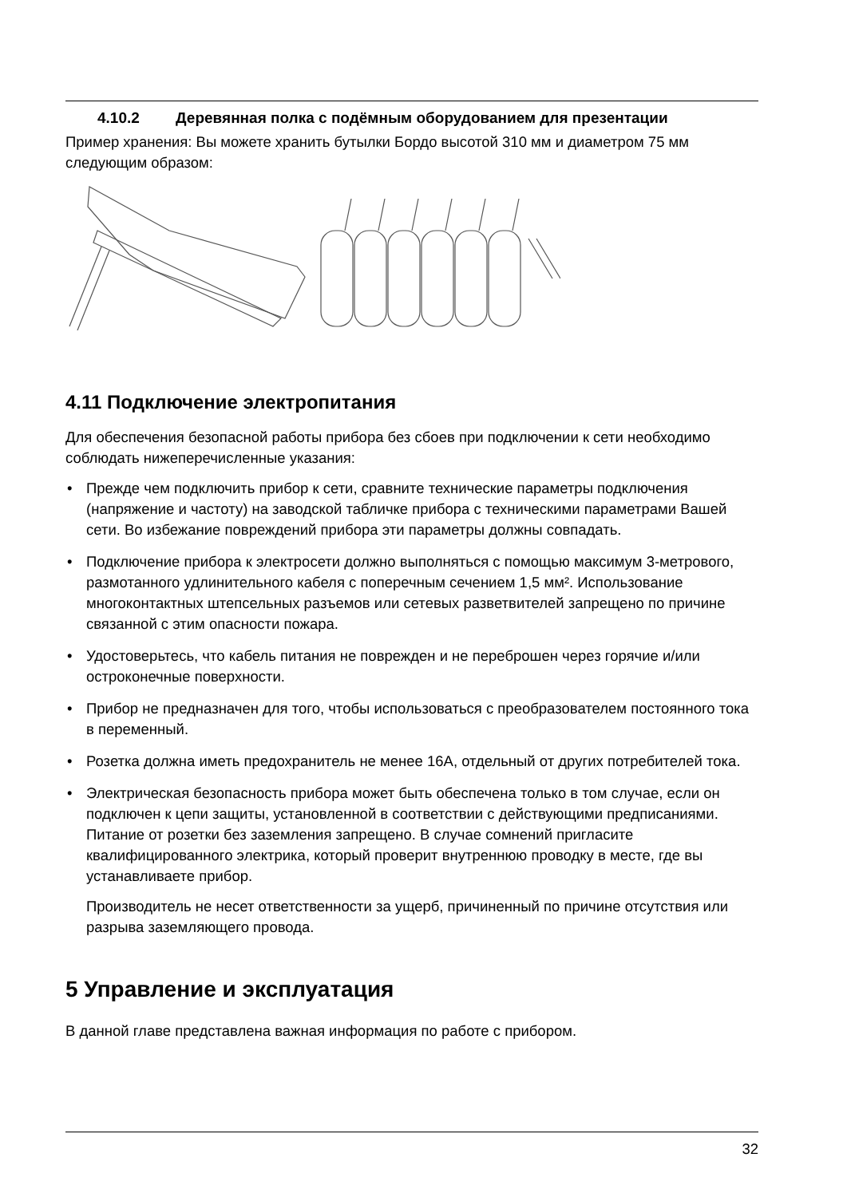4.10.2 Деревянная полка с подёмным оборудованием для презентации
Пример хранения: Вы можете хранить бутылки Бордо высотой 310 мм и диаметром 75 мм следующим образом:
4.11 Подключение электропитания
Для обеспечения безопасной работы прибора без сбоев при подключении к сети необходимо соблюдать нижеперечисленные указания:
• Прежде чем подключить прибор к сети, сравните технические параметры подключения (напряжение и частоту) на заводской табличке прибора с техническими параметрами Вашей сети. Во избежание повреждений прибора эти параметры должны совпадать.
• Подключение прибора к электросети должно выполняться с помощью максимум 3-метрового, размотанного удлинительного кабеля с поперечным сечением 1,5 мм². Использование многоконтактных штепсельных разъемов или сетевых разветвителей запрещено по причине связанной с этим опасности пожара.
• Удостоверьтесь, что кабель питания не поврежден и не переброшен через горячие и/или остроконечные поверхности.
• Прибор не предназначен для того, чтобы использоваться с преобразователем постоянного тока в переменный.
• Розетка должна иметь предохранитель не менее 16А, отдельный от других потребителей тока.
• Электрическая безопасность прибора может быть обеспечена только в том случае, если он подключен к цепи защиты, установленной в соответствии с действующими предписаниями. Питание от розетки без заземления запрещено. В случае сомнений пригласите квалифицированного электрика, который проверит внутреннюю проводку в месте, где вы устанавливаете прибор.
Производитель не несет ответственности за ущерб, причиненный по причине отсутствия или разрыва заземляющего провода.
5 Управление и эксплуатация
В данной главе представлена важная информация по работе с прибором.
32